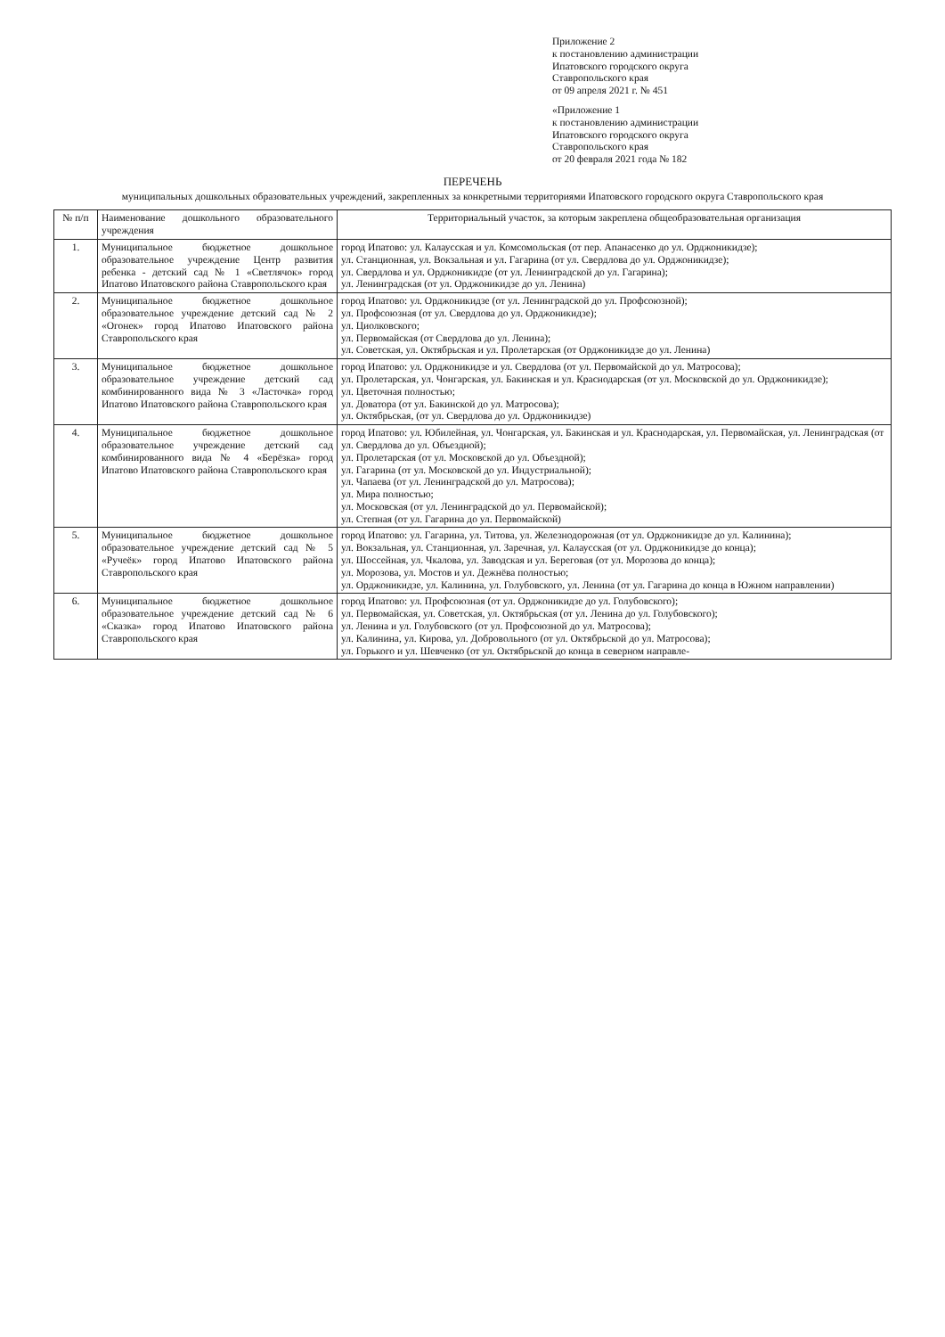Приложение 2
к постановлению администрации
Ипатовского городского округа
Ставропольского края
от 09 апреля 2021 г. № 451
«Приложение 1
к постановлению администрации
Ипатовского городского округа
Ставропольского края
от 20 февраля 2021 года № 182
ПЕРЕЧЕНЬ
муниципальных дошкольных образовательных учреждений, закрепленных за конкретными территориями Ипатовского городского округа Ставропольского края
| № п/п | Наименование дошкольного образовательного учреждения | Территориальный участок, за которым закреплена общеобразовательная организация |
| --- | --- | --- |
| 1. | Муниципальное бюджетное дошкольное образовательное учреждение Центр развития ребенка - детский сад № 1 «Светлячок» город Ипатово Ипатовского района Ставропольского края | город Ипатово: ул. Калаусская и ул. Комсомольская (от пер. Апанасенко до ул. Орджоникидзе); ул. Станционная, ул. Вокзальная и ул. Гагарина (от ул. Свердлова до ул. Орджоникидзе); ул. Свердлова и ул. Орджоникидзе (от ул. Ленинградской до ул. Гагарина); ул. Ленинградская (от ул. Орджоникидзе до ул. Ленина) |
| 2. | Муниципальное бюджетное дошкольное образовательное учреждение детский сад № 2 «Огонек» город Ипатово Ипатовского района Ставропольского края | город Ипатово: ул. Орджоникидзе (от ул. Ленинградской до ул. Профсоюзной); ул. Профсоюзная (от ул. Свердлова до ул. Орджоникидзе); ул. Циолковского; ул. Первомайская (от Свердлова до ул. Ленина); ул. Советская, ул. Октябрьская и ул. Пролетарская (от Орджоникидзе до ул. Ленина) |
| 3. | Муниципальное бюджетное дошкольное образовательное учреждение детский сад комбинированного вида № 3 «Ласточка» город Ипатово Ипатовского района Ставропольского края | город Ипатово: ул. Орджоникидзе и ул. Свердлова (от ул. Первомайской до ул. Матросова); ул. Пролетарская, ул. Чонгарская, ул. Бакинская и ул. Краснодарская (от ул. Московской до ул. Орджоникидзе); ул. Цветочная полностью; ул. Доватора (от ул. Бакинской до ул. Матросова); ул. Октябрьская, (от ул. Свердлова до ул. Орджоникидзе) |
| 4. | Муниципальное бюджетное дошкольное образовательное учреждение детский сад комбинированного вида № 4 «Берёзка» город Ипатово Ипатовского района Ставропольского края | город Ипатово: ул. Юбилейная, ул. Чонгарская, ул. Бакинская и ул. Краснодарская, ул. Первомайская, ул. Ленинградская (от ул. Свердлова до ул. Объездной); ул. Пролетарская (от ул. Московской до ул. Объездной); ул. Гагарина (от ул. Московской до ул. Индустриальной); ул. Чапаева (от ул. Ленинградской до ул. Матросова); ул. Мира полностью; ул. Московская (от ул. Ленинградской до ул. Первомайской); ул. Степная (от ул. Гагарина до ул. Первомайской) |
| 5. | Муниципальное бюджетное дошкольное образовательное учреждение детский сад № 5 «Ручеёк» город Ипатово Ипатовского района Ставропольского края | город Ипатово: ул. Гагарина, ул. Титова, ул. Железнодорожная (от ул. Орджоникидзе до ул. Калинина); ул. Вокзальная, ул. Станционная, ул. Заречная, ул. Калаусская (от ул. Орджоникидзе до конца); ул. Шоссейная, ул. Чкалова, ул. Заводская и ул. Береговая (от ул. Морозова до конца); ул. Морозова, ул. Мостов и ул. Дежнёва полностью; ул. Орджоникидзе, ул. Калинина, ул. Голубовского, ул. Ленина (от ул. Гагарина до конца в Южном направлении) |
| 6. | Муниципальное бюджетное дошкольное образовательное учреждение детский сад № 6 «Сказка» город Ипатово Ипатовского района Ставропольского края | город Ипатово: ул. Профсоюзная (от ул. Орджоникидзе до ул. Голубовского); ул. Первомайская, ул. Советская, ул. Октябрьская (от ул. Ленина до ул. Голубовского); ул. Ленина и ул. Голубовского (от ул. Профсоюзной до ул. Матросова); ул. Калинина, ул. Кирова, ул. Добровольного (от ул. Октябрьской до ул. Матросова); ул. Горького и ул. Шевченко (от ул. Октябрьской до конца в северном направле- |